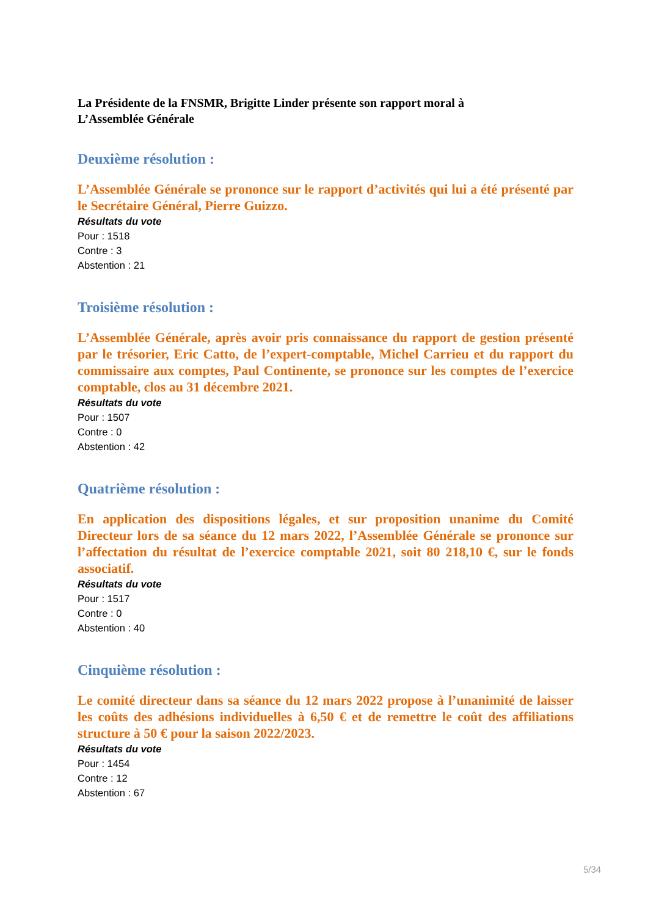La Présidente de la FNSMR, Brigitte Linder présente son rapport moral à
L’Assemblée Générale
Deuxième résolution :
L’Assemblée Générale se prononce sur le rapport d’activités qui lui a été présenté par le Secrétaire Général, Pierre Guizzo.
Résultats du vote
Pour : 1518
Contre : 3
Abstention : 21
Troisième résolution :
L’Assemblée Générale, après avoir pris connaissance du rapport de gestion présenté par le trésorier, Eric Catto, de l’expert-comptable, Michel Carrieu et du rapport du commissaire aux comptes, Paul Continente, se prononce sur les comptes de l’exercice comptable, clos au 31 décembre 2021.
Résultats du vote
Pour : 1507
Contre : 0
Abstention : 42
Quatrième résolution :
En application des dispositions légales, et sur proposition unanime du Comité Directeur lors de sa séance du 12 mars 2022, l’Assemblée Générale se prononce sur l’affectation du résultat de l’exercice comptable 2021, soit 80 218,10 €, sur le fonds associatif.
Résultats du vote
Pour : 1517
Contre : 0
Abstention : 40
Cinquième résolution :
Le comité directeur dans sa séance du 12 mars 2022 propose à l’unanimité de laisser les coûts des adhésions individuelles à 6,50 € et de remettre le coût des affiliations structure à 50 € pour la saison 2022/2023.
Résultats du vote
Pour : 1454
Contre : 12
Abstention : 67
5/34